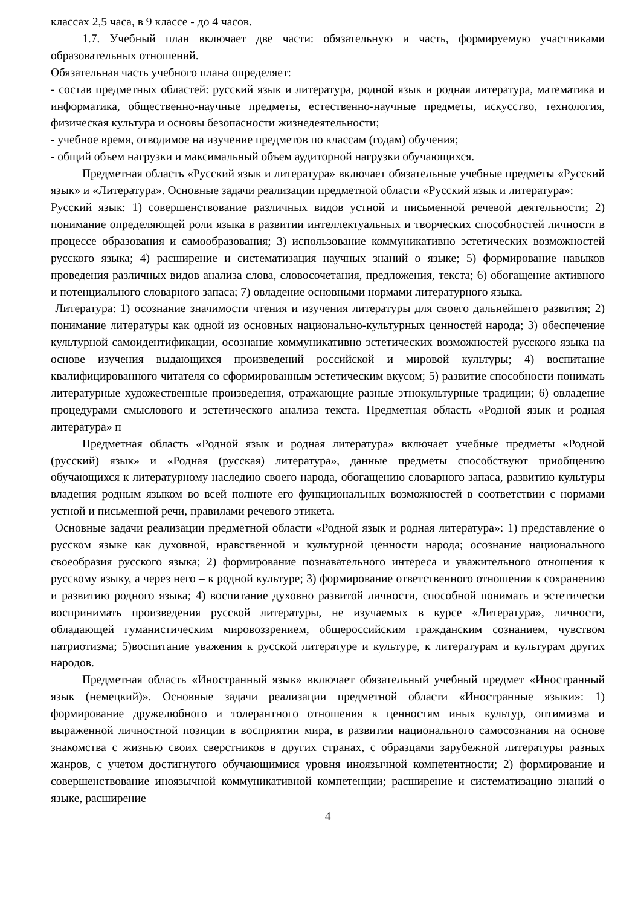классах 2,5 часа, в 9 классе - до 4 часов.
1.7. Учебный план включает две части: обязательную и часть, формируемую участниками образовательных отношений.
Обязательная часть учебного плана определяет:
- состав предметных областей: русский язык и литература, родной язык и родная литература, математика и информатика, общественно-научные предметы, естественно-научные предметы, искусство, технология, физическая культура и основы безопасности жизнедеятельности;
- учебное время, отводимое на изучение предметов по классам (годам) обучения;
- общий объем нагрузки и максимальный объем аудиторной нагрузки обучающихся.
Предметная область «Русский язык и литература» включает обязательные учебные предметы «Русский язык» и «Литература». Основные задачи реализации предметной области «Русский язык и литература»:
Русский язык: 1) совершенствование различных видов устной и письменной речевой деятельности; 2) понимание определяющей роли языка в развитии интеллектуальных и творческих способностей личности в процессе образования и самообразования; 3) использование коммуникативно эстетических возможностей русского языка; 4) расширение и систематизация научных знаний о языке; 5) формирование навыков проведения различных видов анализа слова, словосочетания, предложения, текста; 6) обогащение активного и потенциального словарного запаса; 7) овладение основными нормами литературного языка.
Литература: 1) осознание значимости чтения и изучения литературы для своего дальнейшего развития; 2) понимание литературы как одной из основных национально-культурных ценностей народа; 3) обеспечение культурной самоидентификации, осознание коммуникативно эстетических возможностей русского языка на основе изучения выдающихся произведений российской и мировой культуры; 4) воспитание квалифицированного читателя со сформированным эстетическим вкусом; 5) развитие способности понимать литературные художественные произведения, отражающие разные этнокультурные традиции; 6) овладение процедурами смыслового и эстетического анализа текста. Предметная область «Родной язык и родная литература» п
Предметная область «Родной язык и родная литература» включает учебные предметы «Родной (русский) язык» и «Родная (русская) литература», данные предметы способствуют приобщению обучающихся к литературному наследию своего народа, обогащению словарного запаса, развитию культуры владения родным языком во всей полноте его функциональных возможностей в соответствии с нормами устной и письменной речи, правилами речевого этикета.
Основные задачи реализации предметной области «Родной язык и родная литература»: 1) представление о русском языке как духовной, нравственной и культурной ценности народа; осознание национального своеобразия русского языка; 2) формирование познавательного интереса и уважительного отношения к русскому языку, а через него – к родной культуре; 3) формирование ответственного отношения к сохранению и развитию родного языка; 4) воспитание духовно развитой личности, способной понимать и эстетически воспринимать произведения русской литературы, не изучаемых в курсе «Литература», личности, обладающей гуманистическим мировоззрением, общероссийским гражданским сознанием, чувством патриотизма; 5)воспитание уважения к русской литературе и культуре, к литературам и культурам других народов.
Предметная область «Иностранный язык» включает обязательный учебный предмет «Иностранный язык (немецкий)». Основные задачи реализации предметной области «Иностранные языки»: 1) формирование дружелюбного и толерантного отношения к ценностям иных культур, оптимизма и выраженной личностной позиции в восприятии мира, в развитии национального самосознания на основе знакомства с жизнью своих сверстников в других странах, с образцами зарубежной литературы разных жанров, с учетом достигнутого обучающимися уровня иноязычной компетентности; 2) формирование и совершенствование иноязычной коммуникативной компетенции; расширение и систематизацию знаний о языке, расширение
4